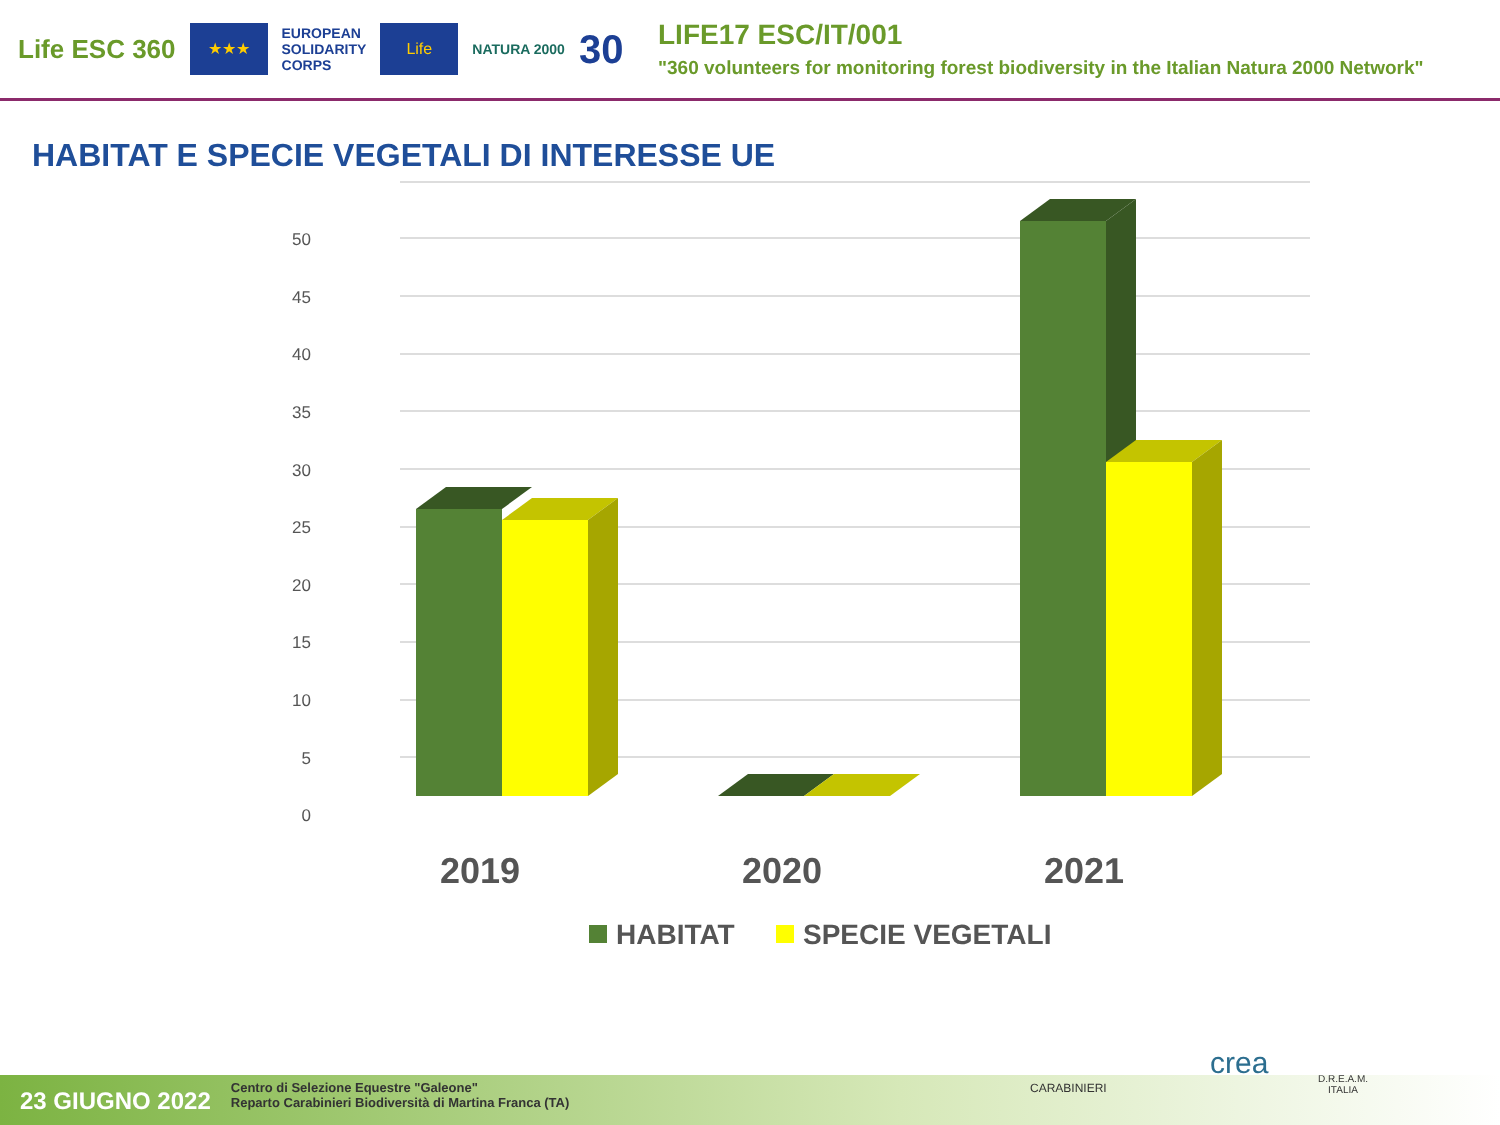Life ESC 360
★★★
EUROPEAN
SOLIDARITY
CORPS
Life
NATURA 2000
30
LIFE17 ESC/IT/001
"360 volunteers for monitoring forest biodiversity in the Italian Natura 2000 Network"
HABITAT E SPECIE VEGETALI DI INTERESSE UE
50
45
40
35
30
25
20
15
10
5
0
2019
2020
2021
HABITAT
SPECIE VEGETALI
23 GIUGNO 2022 Centro di Selezione Equestre "Galeone"
Reparto Carabinieri Biodiversità di Martina Franca (TA)
CARABINIERI
crea
D.R.E.A.M.
ITALIA